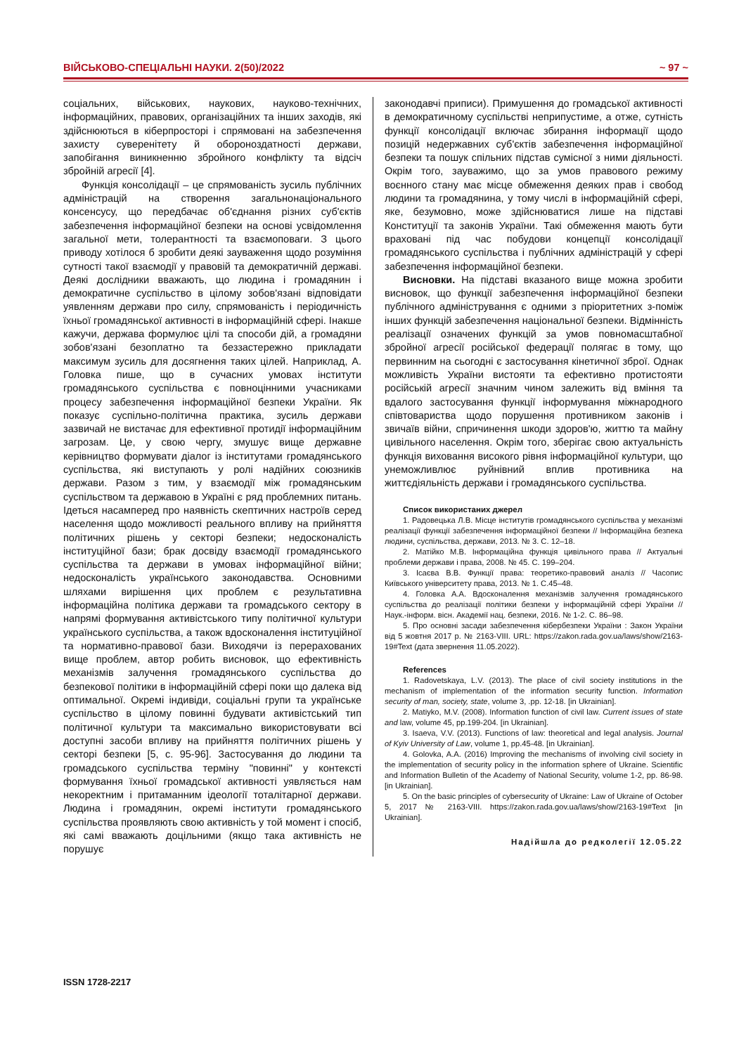ВІЙСЬКОВО-СПЕЦІАЛЬНІ НАУКИ. 2(50)/2022 ~ 97 ~
соціальних, військових, наукових, науково-технічних, інформаційних, правових, організаційних та інших заходів, які здійснюються в кіберпросторі і спрямовані на забезпечення захисту суверенітету й обороноздатності держави, запобігання виникненню збройного конфлікту та відсіч збройній агресії [4].
Функція консолідації – це спрямованість зусиль публічних адміністрацій на створення загальнонаціонального консенсусу, що передбачає об'єднання різних суб'єктів забезпечення інформаційної безпеки на основі усвідомлення загальної мети, толерантності та взаємоповаги. З цього приводу хотілося б зробити деякі зауваження щодо розуміння сутності такої взаємодії у правовій та демократичній державі. Деякі дослідники вважають, що людина і громадянин і демократичне суспільство в цілому зобов'язані відповідати уявленням держави про силу, спрямованість і періодичність їхньої громадянської активності в інформаційній сфері. Інакше кажучи, держава формулює цілі та способи дій, а громадяни зобов'язані безоплатно та беззастережно прикладати максимум зусиль для досягнення таких цілей. Наприклад, А. Головка пише, що в сучасних умовах інститути громадянського суспільства є повноцінними учасниками процесу забезпечення інформаційної безпеки України. Як показує суспільно-політична практика, зусиль держави зазвичай не вистачає для ефективної протидії інформаційним загрозам. Це, у свою чергу, змушує вище державне керівництво формувати діалог із інститутами громадянського суспільства, які виступають у ролі надійних союзників держави. Разом з тим, у взаємодії між громадянським суспільством та державою в Україні є ряд проблемних питань. Ідеться насамперед про наявність скептичних настроїв серед населення щодо можливості реального впливу на прийняття політичних рішень у секторі безпеки; недосконалість інституційної бази; брак досвіду взаємодії громадянського суспільства та держави в умовах інформаційної війни; недосконалість українського законодавства. Основними шляхами вирішення цих проблем є результативна інформаційна політика держави та громадського сектору в напрямі формування активістського типу політичної культури українського суспільства, а також вдосконалення інституційної та нормативно-правової бази. Виходячи із перерахованих вище проблем, автор робить висновок, що ефективність механізмів залучення громадянського суспільства до безпекової політики в інформаційній сфері поки що далека від оптимальної. Окремі індивіди, соціальні групи та українське суспільство в цілому повинні будувати активістський тип політичної культури та максимально використовувати всі доступні засоби впливу на прийняття політичних рішень у секторі безпеки [5, с. 95-96]. Застосування до людини та громадського суспільства терміну "повинні" у контексті формування їхньої громадської активності уявляється нам некоректним і притаманним ідеології тоталітарної держави. Людина і громадянин, окремі інститути громадянського суспільства проявляють свою активність у той момент і спосіб, які самі вважають доцільними (якщо така активність не порушує
законодавчі приписи). Примушення до громадської активності в демократичному суспільстві неприпустиме, а отже, сутність функції консолідації включає збирання інформації щодо позицій недержавних суб'єктів забезпечення інформаційної безпеки та пошук спільних підстав сумісної з ними діяльності. Окрім того, зауважимо, що за умов правового режиму воєнного стану має місце обмеження деяких прав і свобод людини та громадянина, у тому числі в інформаційній сфері, яке, безумовно, може здійснюватися лише на підставі Конституції та законів України. Такі обмеження мають бути враховані під час побудови концепції консолідації громадянського суспільства і публічних адміністрацій у сфері забезпечення інформаційної безпеки.
Висновки. На підставі вказаного вище можна зробити висновок, що функції забезпечення інформаційної безпеки публічного адміністрування є одними з пріоритетних з-поміж інших функцій забезпечення національної безпеки. Відмінність реалізації означених функцій за умов повномасштабної збройної агресії російської федерації полягає в тому, що первинним на сьогодні є застосування кінетичної зброї. Однак можливість України вистояти та ефективно протистояти російській агресії значним чином залежить від вміння та вдалого застосування функції інформування міжнародного співтовариства щодо порушення противником законів і звичаїв війни, спричинення шкоди здоров'ю, життю та майну цивільного населення. Окрім того, зберігає свою актуальність функція виховання високого рівня інформаційної культури, що унеможливлює руйнівний вплив противника на життєдіяльність держави і громадянського суспільства.
Список використаних джерел
1. Радовецька Л.В. Місце інститутів громадянського суспільства у механізмі реалізації функції забезпечення інформаційної безпеки // Інформаційна безпека людини, суспільства, держави, 2013. № 3. С. 12–18.
2. Матійко М.В. Інформаційна функція цивільного права // Актуальні проблеми держави і права, 2008. № 45. С. 199–204.
3. Ісаєва В.В. Функції права: теоретико-правовий аналіз // Часопис Київського університету права, 2013. № 1. С.45–48.
4. Головка А.А. Вдосконалення механізмів залучення громадянського суспільства до реалізації політики безпеки у інформаційній сфері України // Наук.-інформ. вісн. Академії нац. безпеки, 2016. № 1-2. С. 86–98.
5. Про основні засади забезпечення кібербезпеки України : Закон України від 5 жовтня 2017 р. № 2163-VIII. URL: https://zakon.rada.gov.ua/laws/show/2163-19#Text (дата звернення 11.05.2022).
References
1. Radovetskaya, L.V. (2013). The place of civil society institutions in the mechanism of implementation of the information security function. Information security of man, society, state, volume 3, .pp. 12-18. [in Ukrainian].
2. Matiyko, M.V. (2008). Information function of civil law. Current issues of state and law, volume 45, pp.199-204. [in Ukrainian].
3. Isaeva, V.V. (2013). Functions of law: theoretical and legal analysis. Journal of Kyiv University of Law, volume 1, pp.45-48. [in Ukrainian].
4. Golovka, A.A. (2016) Improving the mechanisms of involving civil society in the implementation of security policy in the information sphere of Ukraine. Scientific and Information Bulletin of the Academy of National Security, volume 1-2, pp. 86-98. [in Ukrainian].
5. On the basic principles of cybersecurity of Ukraine: Law of Ukraine of October 5, 2017 № 2163-VIII. https://zakon.rada.gov.ua/laws/show/2163-19#Text [in Ukrainian].
Надійшла до редколегії 12.05.22
ISSN 1728-2217